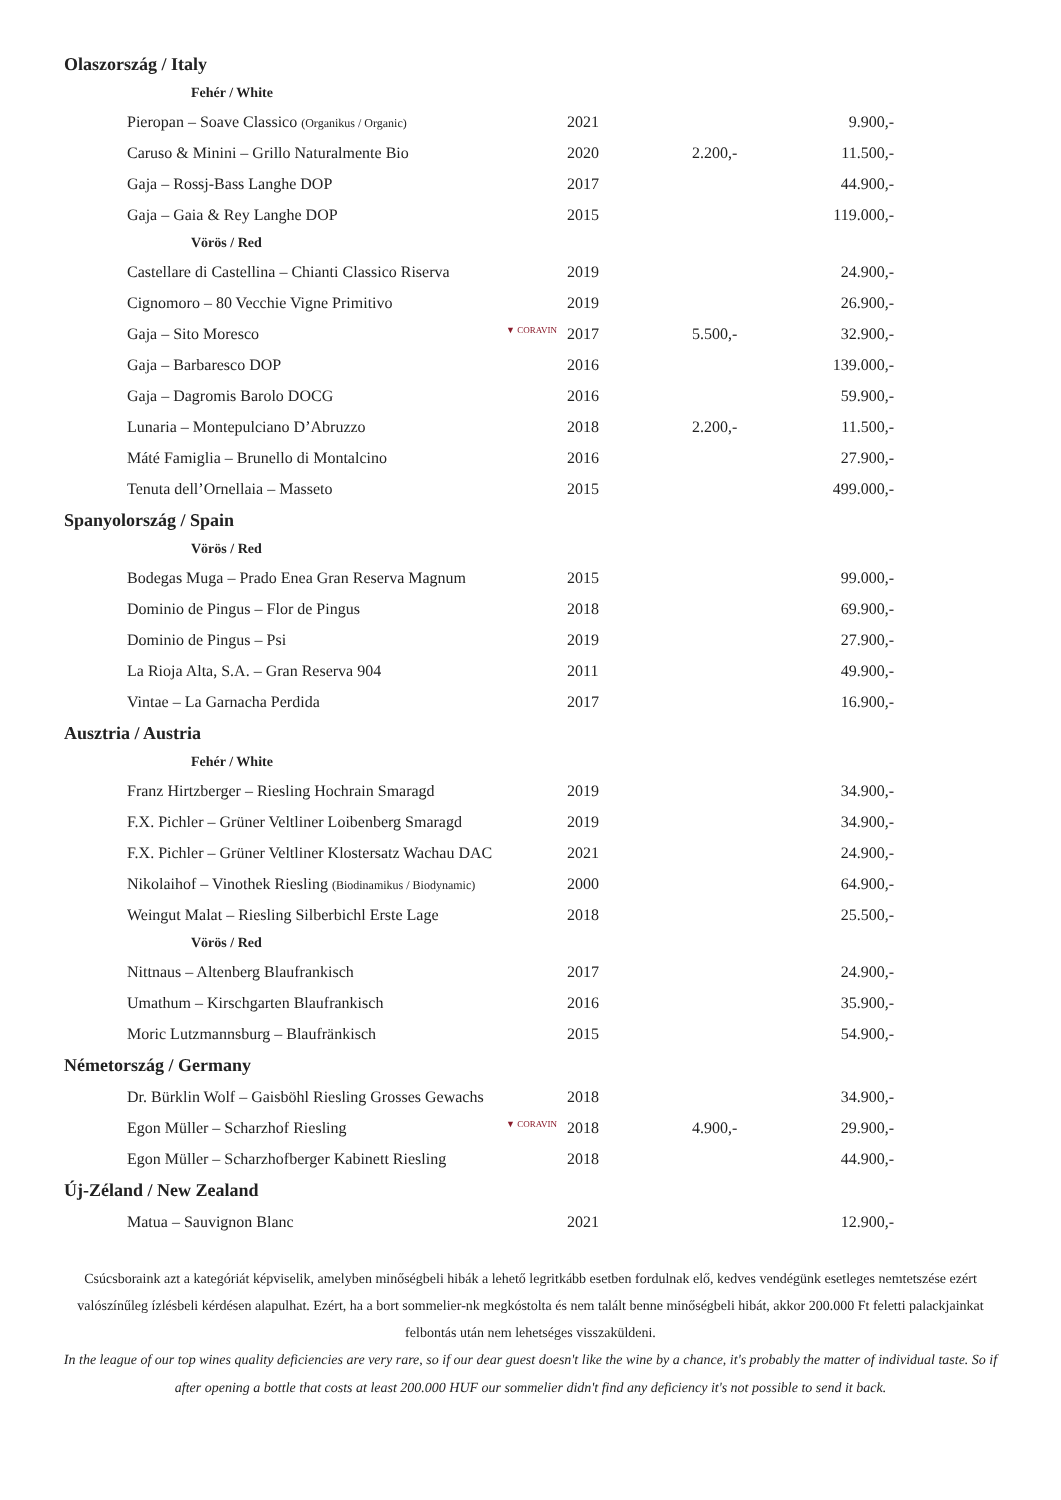| Olaszország / Italy | | | |
| Fehér / White | | | |
| Pieropan – Soave Classico (Organikus / Organic) | 2021 | | 9.900,- |
| Caruso & Minini – Grillo Naturalmente Bio | 2020 | 2.200,- | 11.500,- |
| Gaja – Rossj-Bass Langhe DOP | 2017 | | 44.900,- |
| Gaja – Gaia & Rey Langhe DOP | 2015 | | 119.000,- |
| Vörös / Red | | | |
| Castellare di Castellina – Chianti Classico Riserva | 2019 | | 24.900,- |
| Cignomoro – 80 Vecchie Vigne Primitivo | 2019 | | 26.900,- |
| Gaja – Sito Moresco ▼ CORAVIN | 2017 | 5.500,- | 32.900,- |
| Gaja – Barbaresco DOP | 2016 | | 139.000,- |
| Gaja – Dagromis Barolo DOCG | 2016 | | 59.900,- |
| Lunaria – Montepulciano D’Abruzzo | 2018 | 2.200,- | 11.500,- |
| Máté Famiglia – Brunello di Montalcino | 2016 | | 27.900,- |
| Tenuta dell’Ornellaia – Masseto | 2015 | | 499.000,- |
| Spanyolország / Spain | | | |
| Vörös / Red | | | |
| Bodegas Muga – Prado Enea Gran Reserva Magnum | 2015 | | 99.000,- |
| Dominio de Pingus – Flor de Pingus | 2018 | | 69.900,- |
| Dominio de Pingus – Psi | 2019 | | 27.900,- |
| La Rioja Alta, S.A. – Gran Reserva 904 | 2011 | | 49.900,- |
| Vintae – La Garnacha Perdida | 2017 | | 16.900,- |
| Ausztria / Austria | | | |
| Fehér / White | | | |
| Franz Hirtzberger – Riesling Hochrain Smaragd | 2019 | | 34.900,- |
| F.X. Pichler – Grüner Veltliner Loibenberg Smaragd | 2019 | | 34.900,- |
| F.X. Pichler – Grüner Veltliner Klostersatz Wachau DAC | 2021 | | 24.900,- |
| Nikolaihof – Vinothek Riesling (Biodinamikus / Biodynamic) | 2000 | | 64.900,- |
| Weingut Malat – Riesling Silberbichl Erste Lage | 2018 | | 25.500,- |
| Vörös / Red | | | |
| Nittnaus – Altenberg Blaufrankisch | 2017 | | 24.900,- |
| Umathum – Kirschgarten Blaufrankisch | 2016 | | 35.900,- |
| Moric Lutzmannsburg – Blaufränkisch | 2015 | | 54.900,- |
| Németország / Germany | | | |
| Dr. Bürklin Wolf – Gaisböhl Riesling Grosses Gewachs | 2018 | | 34.900,- |
| Egon Müller – Scharzhof Riesling ▼ CORAVIN | 2018 | 4.900,- | 29.900,- |
| Egon Müller – Scharzhofberger Kabinett Riesling | 2018 | | 44.900,- |
| Új-Zéland / New Zealand | | | |
| Matua – Sauvignon Blanc | 2021 | | 12.900,- |
Csúcsboraink azt a kategóriát képviselik, amelyben minőségbeli hibák a lehető legritkább esetben fordulnak elő, kedves vendégünk esetleges nemtetszése ezért valószínűleg ízlésbeli kérdésen alapulhat. Ezért, ha a bort sommelier-nk megkóstolta és nem talált benne minőségbeli hibát, akkor 200.000 Ft feletti palackjainkat felbontás után nem lehetséges visszaküldeni.
In the league of our top wines quality deficiencies are very rare, so if our dear guest doesn't like the wine by a chance, it's probably the matter of individual taste. So if after opening a bottle that costs at least 200.000 HUF our sommelier didn't find any deficiency it's not possible to send it back.